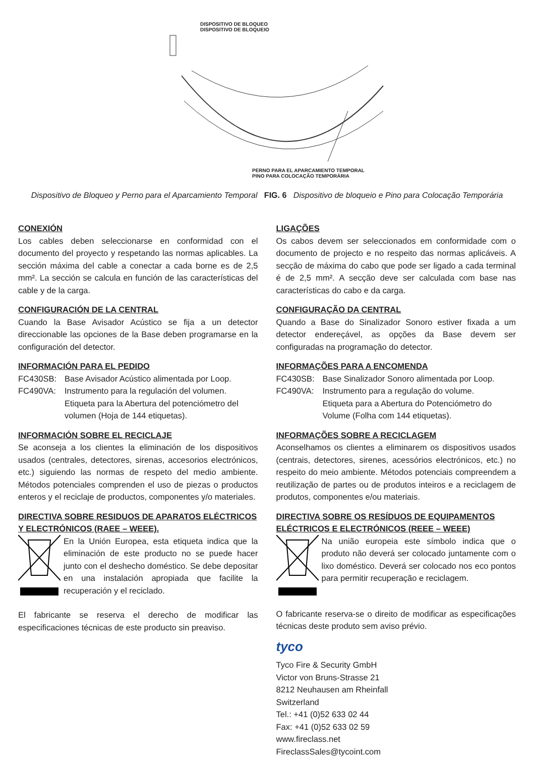DISPOSITIVO DE BLOQUEO
DISPOSITIVO DE BLOQUEIO
PERNO PARA EL APARCAMIENTO TEMPORAL
PINO PARA COLOCAÇÃO TEMPORÁRIA
Dispositivo de Bloqueo y Perno para el Aparcamiento Temporal FIG. 6 Dispositivo de bloqueio e Pino para Colocação Temporária
CONEXIÓN
Los cables deben seleccionarse en conformidad con el documento del proyecto y respetando las normas aplicables. La sección máxima del cable a conectar a cada borne es de 2,5 mm². La sección se calcula en función de las características del cable y de la carga.
CONFIGURACIÓN DE LA CENTRAL
Cuando la Base Avisador Acústico se fija a un detector direccionable las opciones de la Base deben programarse en la configuración del detector.
INFORMACIÓN PARA EL PEDIDO
FC430SB: Base Avisador Acústico alimentada por Loop.
FC490VA: Instrumento para la regulación del volumen.
Etiqueta para la Abertura del potenciómetro del volumen (Hoja de 144 etiquetas).
INFORMACIÓN SOBRE EL RECICLAJE
Se aconseja a los clientes la eliminación de los dispositivos usados (centrales, detectores, sirenas, accesorios electrónicos, etc.) siguiendo las normas de respeto del medio ambiente. Métodos potenciales comprenden el uso de piezas o productos enteros y el reciclaje de productos, componentes y/o materiales.
DIRECTIVA SOBRE RESIDUOS DE APARATOS ELÉCTRICOS Y ELECTRÓNICOS (RAEE – WEEE).
En la Unión Europea, esta etiqueta indica que la eliminación de este producto no se puede hacer junto con el deshecho doméstico. Se debe depositar en una instalación apropiada que facilite la recuperación y el reciclado.
El fabricante se reserva el derecho de modificar las especificaciones técnicas de este producto sin preaviso.
LIGAÇÕES
Os cabos devem ser seleccionados em conformidade com o documento de projecto e no respeito das normas aplicáveis. A secção de máxima do cabo que pode ser ligado a cada terminal é de 2,5 mm². A secção deve ser calculada com base nas características do cabo e da carga.
CONFIGURAÇÃO DA CENTRAL
Quando a Base do Sinalizador Sonoro estiver fixada a um detector endereçável, as opções da Base devem ser configuradas na programação do detector.
INFORMAÇÕES PARA A ENCOMENDA
FC430SB: Base Sinalizador Sonoro alimentada por Loop.
FC490VA: Instrumento para a regulação do volume.
Etiqueta para a Abertura do Potenciómetro do Volume (Folha com 144 etiquetas).
INFORMAÇÕES SOBRE A RECICLAGEM
Aconselhamos os clientes a eliminarem os dispositivos usados (centrais, detectores, sirenes, acessórios electrónicos, etc.) no respeito do meio ambiente. Métodos potenciais compreendem a reutilização de partes ou de produtos inteiros e a reciclagem de produtos, componentes e/ou materiais.
DIRECTIVA SOBRE OS RESÍDUOS DE EQUIPAMENTOS ELÉCTRICOS E ELECTRÓNICOS (REEE – WEEE)
Na união europeia este símbolo indica que o produto não deverá ser colocado juntamente com o lixo doméstico. Deverá ser colocado nos eco pontos para permitir recuperação e reciclagem.
O fabricante reserva-se o direito de modificar as especificações técnicas deste produto sem aviso prévio.
tyco
Tyco Fire & Security GmbH
Victor von Bruns-Strasse 21
8212 Neuhausen am Rheinfall
Switzerland
Tel.: +41 (0)52 633 02 44
Fax: +41 (0)52 633 02 59
www.fireclass.net
FireclassSales@tycoint.com